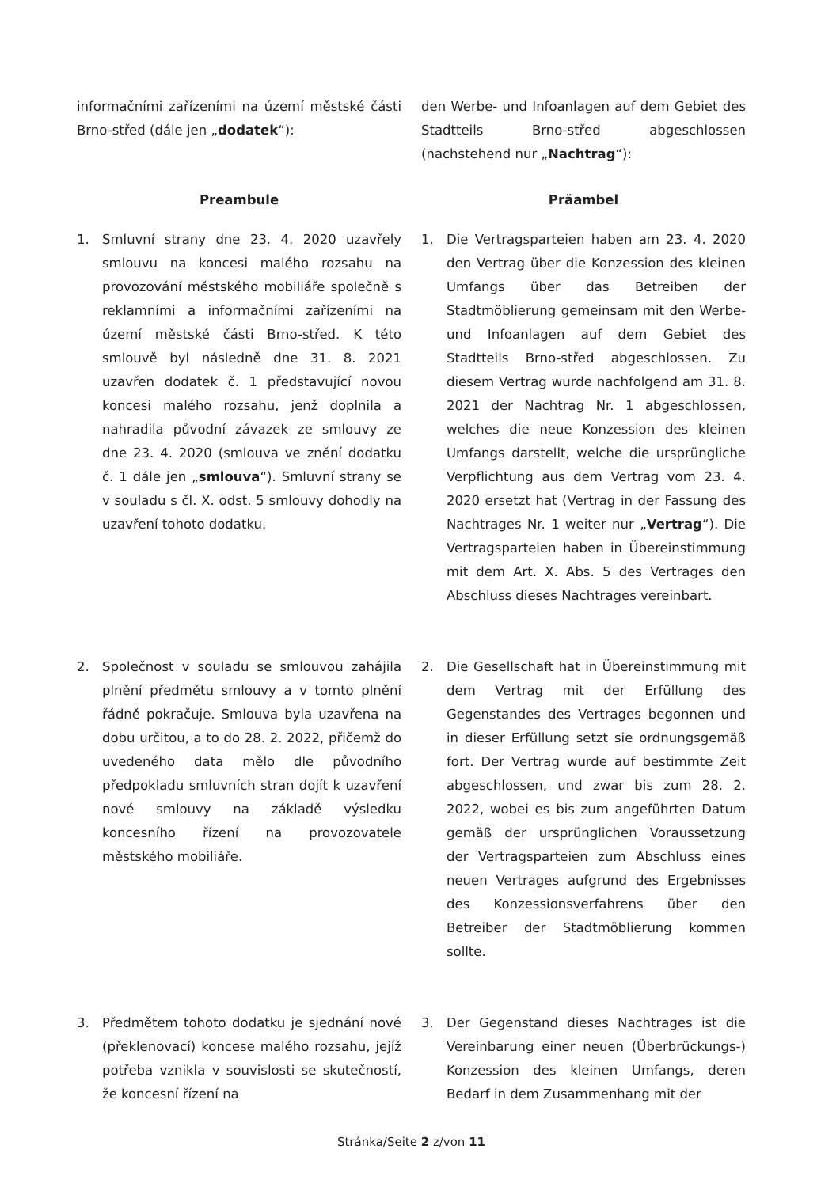informačními zařízeními na území městské části Brno-střed (dále jen „dodatek“):
den Werbe- und Infoanlagen auf dem Gebiet des Stadtteils Brno-střed abgeschlossen (nachstehend nur „Nachtrag“):
Preambule Präambel
1. Smluvní strany dne 23. 4. 2020 uzavřely smlouvu na koncesi malého rozsahu na provozování městského mobiliáře společně s reklamními a informačními zařízeními na území městské části Brno-střed. K této smlouvě byl následně dne 31. 8. 2021 uzavřen dodatek č. 1 představující novou koncesi malého rozsahu, jenž doplnila a nahradila původní závazek ze smlouvy ze dne 23. 4. 2020 (smlouva ve znění dodatku č. 1 dále jen „smlouva“). Smluvní strany se v souladu s čl. X. odst. 5 smlouvy dohodly na uzavření tohoto dodatku.
1. Die Vertragsparteien haben am 23. 4. 2020 den Vertrag über die Konzession des kleinen Umfangs über das Betreiben der Stadtmöblierung gemeinsam mit den Werbe- und Infoanlagen auf dem Gebiet des Stadtteils Brno-střed abgeschlossen. Zu diesem Vertrag wurde nachfolgend am 31. 8. 2021 der Nachtrag Nr. 1 abgeschlossen, welches die neue Konzession des kleinen Umfangs darstellt, welche die ursprüngliche Verpflichtung aus dem Vertrag vom 23. 4. 2020 ersetzt hat (Vertrag in der Fassung des Nachtrages Nr. 1 weiter nur „Vertrag“). Die Vertragsparteien haben in Übereinstimmung mit dem Art. X. Abs. 5 des Vertrages den Abschluss dieses Nachtrages vereinbart.
2. Společnost v souladu se smlouvou zahájila plnění předmětu smlouvy a v tomto plnění řádně pokračuje. Smlouva byla uzavřena na dobu určitou, a to do 28. 2. 2022, přičemž do uvedeného data mělo dle původního předpokladu smluvních stran dojít k uzavření nové smlouvy na základě výsledku koncesního řízení na provozovatele městského mobiliáře.
2. Die Gesellschaft hat in Übereinstimmung mit dem Vertrag mit der Erfüllung des Gegenstandes des Vertrages begonnen und in dieser Erfüllung setzt sie ordnungsgemäß fort. Der Vertrag wurde auf bestimmte Zeit abgeschlossen, und zwar bis zum 28. 2. 2022, wobei es bis zum angeführten Datum gemäß der ursprünglichen Voraussetzung der Vertragsparteien zum Abschluss eines neuen Vertrages aufgrund des Ergebnisses des Konzessionsverfahrens über den Betreiber der Stadtmöblierung kommen sollte.
3. Předmětem tohoto dodatku je sjednání nové (překlenovací) koncese malého rozsahu, jejíž potřeba vznikla v souvislosti se skutečností, že koncesní řízení na
3. Der Gegenstand dieses Nachtrages ist die Vereinbarung einer neuen (Überbrückungs-) Konzession des kleinen Umfangs, deren Bedarf in dem Zusammenhang mit der
Stránka/Seite 2 z/von 11